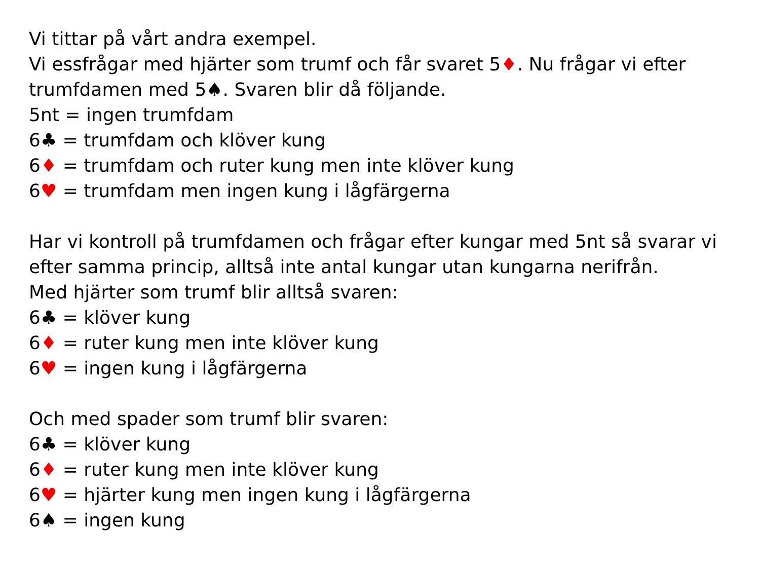Vi tittar på vårt andra exempel.
Vi essfrågar med hjärter som trumf och får svaret 5♦. Nu frågar vi efter trumfdamen med 5♠. Svaren blir då följande.
5nt = ingen trumfdam
6♣ = trumfdam och klöver kung
6♦ = trumfdam och ruter kung men inte klöver kung
6♥ = trumfdam men ingen kung i lågfärgerna
Har vi kontroll på trumfdamen och frågar efter kungar med 5nt så svarar vi efter samma princip, alltså inte antal kungar utan kungarna nerifrån.
Med hjärter som trumf blir alltså svaren:
6♣ = klöver kung
6♦ = ruter kung men inte klöver kung
6♥ = ingen kung i lågfärgerna
Och med spader som trumf blir svaren:
6♣ = klöver kung
6♦ = ruter kung men inte klöver kung
6♥ = hjärter kung men ingen kung i lågfärgerna
6♠ = ingen kung